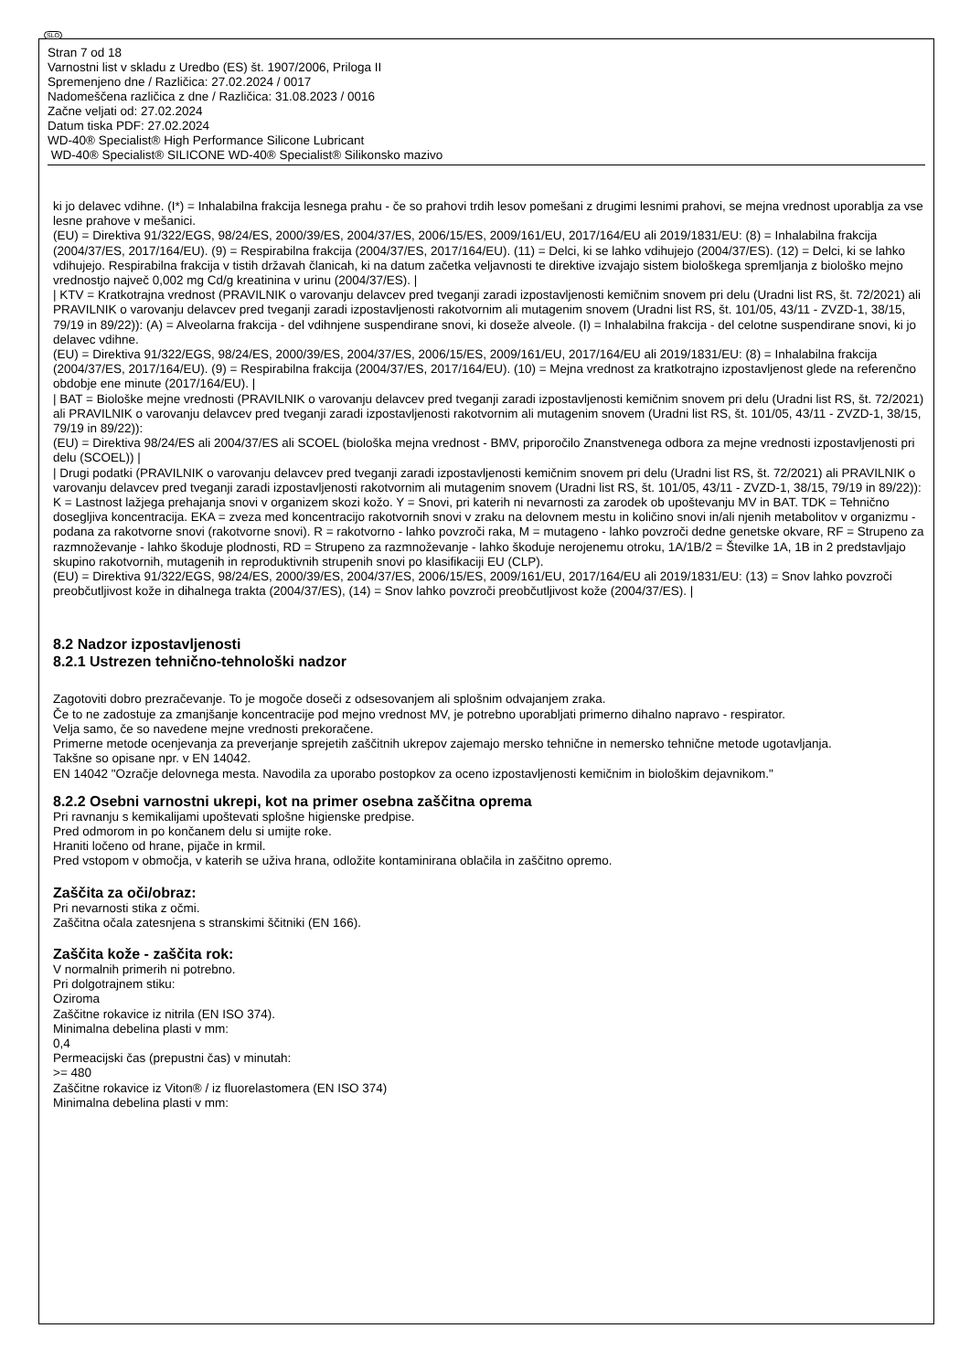SLO
Stran 7 od 18
Varnostni list v skladu z Uredbo (ES) št. 1907/2006, Priloga II
Spremenjeno dne / Različica: 27.02.2024 / 0017
Nadomeščena različica z dne / Različica: 31.08.2023 / 0016
Začne veljati od: 27.02.2024
Datum tiska PDF: 27.02.2024
WD-40® Specialist® High Performance Silicone Lubricant
WD-40® Specialist® SILICONE WD-40® Specialist® Silikonsko mazivo
ki jo delavec vdihne. (I*) = Inhalabilna frakcija lesnega prahu - če so prahovi trdih lesov pomešani z drugimi lesnimi prahovi, se mejna vrednost uporablja za vse lesne prahove v mešanici.
(EU) = Direktiva 91/322/EGS, 98/24/ES, 2000/39/ES, 2004/37/ES, 2006/15/ES, 2009/161/EU, 2017/164/EU ali 2019/1831/EU: (8) = Inhalabilna frakcija (2004/37/ES, 2017/164/EU). (9) = Respirabilna frakcija (2004/37/ES, 2017/164/EU). (11) = Delci, ki se lahko vdihujejo (2004/37/ES). (12) = Delci, ki se lahko vdihujejo. Respirabilna frakcija v tistih državah članicah, ki na datum začetka veljavnosti te direktive izvajajo sistem biološkega spremljanja z biološko mejno vrednostjo največ 0,002 mg Cd/g kreatinina v urinu (2004/37/ES). |
| KTV = Kratkotrajna vrednost (PRAVILNIK o varovanju delavcev pred tveganji zaradi izpostavljenosti kemičnim snovem pri delu (Uradni list RS, št. 72/2021) ali PRAVILNIK o varovanju delavcev pred tveganji zaradi izpostavljenosti rakotvornim ali mutagenim snovem (Uradni list RS, št. 101/05, 43/11 - ZVZD-1, 38/15, 79/19 in 89/22)): (A) = Alveolarna frakcija - del vdihnjene suspendirane snovi, ki doseže alveole. (I) = Inhalabilna frakcija - del celotne suspendirane snovi, ki jo delavec vdihne.
(EU) = Direktiva 91/322/EGS, 98/24/ES, 2000/39/ES, 2004/37/ES, 2006/15/ES, 2009/161/EU, 2017/164/EU ali 2019/1831/EU: (8) = Inhalabilna frakcija (2004/37/ES, 2017/164/EU). (9) = Respirabilna frakcija (2004/37/ES, 2017/164/EU). (10) = Mejna vrednost za kratkotrajno izpostavljenost glede na referenčno obdobje ene minute (2017/164/EU). |
| BAT = Biološke mejne vrednosti (PRAVILNIK o varovanju delavcev pred tveganji zaradi izpostavljenosti kemičnim snovem pri delu (Uradni list RS, št. 72/2021) ali PRAVILNIK o varovanju delavcev pred tveganji zaradi izpostavljenosti rakotvornim ali mutagenim snovem (Uradni list RS, št. 101/05, 43/11 - ZVZD-1, 38/15, 79/19 in 89/22)):
(EU) = Direktiva 98/24/ES ali 2004/37/ES ali SCOEL (biološka mejna vrednost - BMV, priporočilo Znanstvenega odbora za mejne vrednosti izpostavljenosti pri delu (SCOEL)) |
| Drugi podatki (PRAVILNIK o varovanju delavcev pred tveganji zaradi izpostavljenosti kemičnim snovem pri delu (Uradni list RS, št. 72/2021) ali PRAVILNIK o varovanju delavcev pred tveganji zaradi izpostavljenosti rakotvornim ali mutagenim snovem (Uradni list RS, št. 101/05, 43/11 - ZVZD-1, 38/15, 79/19 in 89/22)): K = Lastnost lažjega prehajanja snovi v organizem skozi kožo. Y = Snovi, pri katerih ni nevarnosti za zarodek ob upoštevanju MV in BAT. TDK = Tehnično dosegljiva koncentracija. EKA = zveza med koncentracijo rakotvornih snovi v zraku na delovnem mestu in količino snovi in/ali njenih metabolitov v organizmu - podana za rakotvorne snovi (rakotvorne snovi). R = rakotvorno - lahko povzroči raka, M = mutageno - lahko povzroči dedne genetske okvare, RF = Strupeno za razmnoževanje - lahko škoduje plodnosti, RD = Strupeno za razmnoževanje - lahko škoduje nerojenemu otroku, 1A/1B/2 = Številke 1A, 1B in 2 predstavljajo skupino rakotvornih, mutagenih in reproduktivnih strupenih snovi po klasifikaciji EU (CLP).
(EU) = Direktiva 91/322/EGS, 98/24/ES, 2000/39/ES, 2004/37/ES, 2006/15/ES, 2009/161/EU, 2017/164/EU ali 2019/1831/EU: (13) = Snov lahko povzroči preobčutljivost kože in dihalnega trakta (2004/37/ES), (14) = Snov lahko povzroči preobčutljivost kože (2004/37/ES). |
8.2 Nadzor izpostavljenosti
8.2.1 Ustrezen tehnično-tehnološki nadzor
Zagotoviti dobro prezračevanje. To je mogoče doseči z odsesovanjem ali splošnim odvajanjem zraka.
Če to ne zadostuje za zmanjšanje koncentracije pod mejno vrednost MV, je potrebno uporabljati primerno dihalno napravo - respirator.
Velja samo, če so navedene mejne vrednosti prekoračene.
Primerne metode ocenjevanja za preverjanje sprejetih zaščitnih ukrepov zajemajo mersko tehnične in nemersko tehnične metode ugotavljanja.
Takšne so opisane npr. v EN 14042.
EN 14042 "Ozračje delovnega mesta. Navodila za uporabo postopkov za oceno izpostavljenosti kemičnim in biološkim dejavnikom."
8.2.2 Osebni varnostni ukrepi, kot na primer osebna zaščitna oprema
Pri ravnanju s kemikalijami upoštevati splošne higienske predpise.
Pred odmorom in po končanem delu si umijte roke.
Hraniti ločeno od hrane, pijače in krmil.
Pred vstopom v območja, v katerih se uživa hrana, odložite kontaminirana oblačila in zaščitno opremo.
Zaščita za oči/obraz:
Pri nevarnosti stika z očmi.
Zaščitna očala zatesnjena s stranskimi ščitniki (EN 166).
Zaščita kože - zaščita rok:
V normalnih primerih ni potrebno.
Pri dolgotrajnem stiku:
Oziroma
Zaščitne rokavice iz nitrila (EN ISO 374).
Minimalna debelina plasti v mm:
0,4
Permeacijski čas (prepustni čas) v minutah:
>= 480
Zaščitne rokavice iz Viton® / iz fluorelastomera (EN ISO 374)
Minimalna debelina plasti v mm: